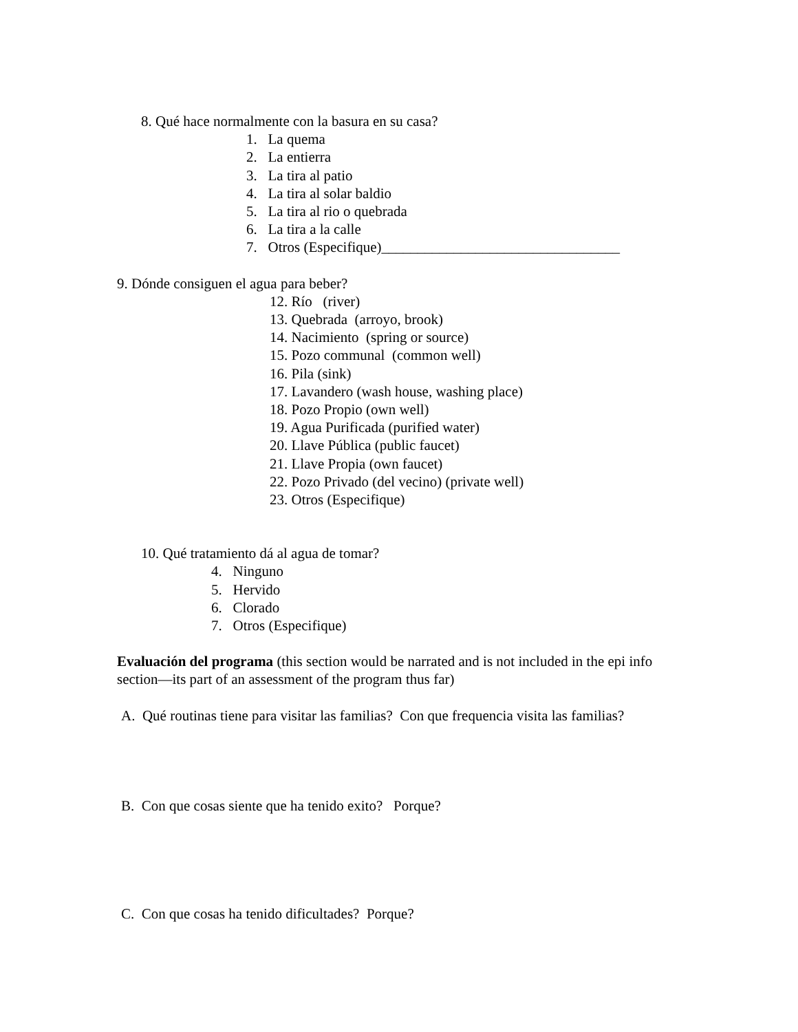8. Qué hace normalmente con la basura en su casa?
1. La quema
2. La entierra
3. La tira al patio
4. La tira al solar baldio
5. La tira al rio o quebrada
6. La tira a la calle
7. Otros (Especifique)_________________________________
9. Dónde consiguen el agua para beber?
12. Río (river)
13. Quebrada (arroyo, brook)
14. Nacimiento (spring or source)
15. Pozo communal (common well)
16. Pila (sink)
17. Lavandero (wash house, washing place)
18. Pozo Propio (own well)
19. Agua Purificada (purified water)
20. Llave Pública (public faucet)
21. Llave Propia (own faucet)
22. Pozo Privado (del vecino) (private well)
23. Otros (Especifique)
10. Qué tratamiento dá al agua de tomar?
4. Ninguno
5. Hervido
6. Clorado
7. Otros (Especifique)
Evaluación del programa (this section would be narrated and is not included in the epi info section—its part of an assessment of the program thus far)
A. Qué routinas tiene para visitar las familias? Con que frequencia visita las familias?
B. Con que cosas siente que ha tenido exito? Porque?
C. Con que cosas ha tenido dificultades? Porque?